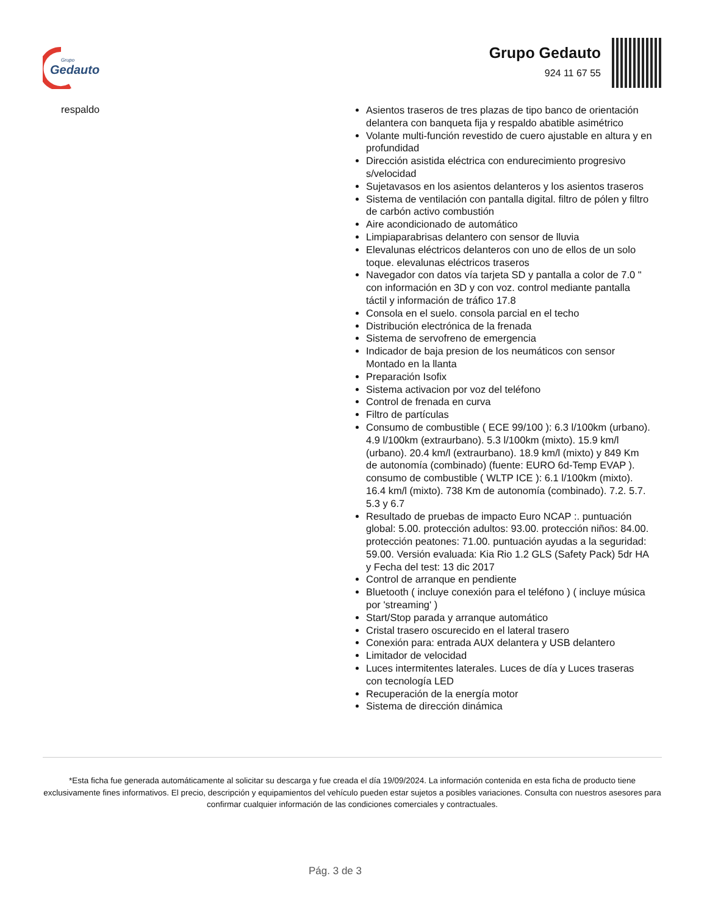Grupo
Gedauto
Grupo Gedauto
924 11 67 55
respaldo
Asientos traseros de tres plazas de tipo banco de orientación delantera con banqueta fija y respaldo abatible asimétrico
Volante multi-función revestido de cuero ajustable en altura y en profundidad
Dirección asistida eléctrica con endurecimiento progresivo s/velocidad
Sujetavasos en los asientos delanteros y los asientos traseros
Sistema de ventilación con pantalla digital. filtro de pólen y filtro de carbón activo combustión
Aire acondicionado de automático
Limpiaparabrisas delantero con sensor de lluvia
Elevalunas eléctricos delanteros con uno de ellos de un solo toque. elevalunas eléctricos traseros
Navegador con datos vía tarjeta SD y pantalla a color de 7.0 " con información en 3D y con voz. control mediante pantalla táctil y información de tráfico 17.8
Consola en el suelo. consola parcial en el techo
Distribución electrónica de la frenada
Sistema de servofreno de emergencia
Indicador de baja presion de los neumáticos con sensor Montado en la llanta
Preparación Isofix
Sistema activacion por voz del teléfono
Control de frenada en curva
Filtro de partículas
Consumo de combustible ( ECE 99/100 ): 6.3 l/100km (urbano). 4.9 l/100km (extraurbano). 5.3 l/100km (mixto). 15.9 km/l (urbano). 20.4 km/l (extraurbano). 18.9 km/l (mixto) y 849 Km de autonomía (combinado) (fuente: EURO 6d-Temp EVAP ). consumo de combustible ( WLTP ICE ): 6.1 l/100km (mixto). 16.4 km/l (mixto). 738 Km de autonomía (combinado). 7.2. 5.7. 5.3 y 6.7
Resultado de pruebas de impacto Euro NCAP :. puntuación global: 5.00. protección adultos: 93.00. protección niños: 84.00. protección peatones: 71.00. puntuación ayudas a la seguridad: 59.00. Versión evaluada: Kia Rio 1.2 GLS (Safety Pack) 5dr HA y Fecha del test: 13 dic 2017
Control de arranque en pendiente
Bluetooth ( incluye conexión para el teléfono ) ( incluye música por 'streaming' )
Start/Stop parada y arranque automático
Cristal trasero oscurecido en el lateral trasero
Conexión para: entrada AUX delantera y USB delantero
Limitador de velocidad
Luces intermitentes laterales. Luces de día y Luces traseras con tecnología LED
Recuperación de la energía motor
Sistema de dirección dinámica
*Esta ficha fue generada automáticamente al solicitar su descarga y fue creada el día 19/09/2024. La información contenida en esta ficha de producto tiene exclusivamente fines informativos. El precio, descripción y equipamientos del vehículo pueden estar sujetos a posibles variaciones. Consulta con nuestros asesores para confirmar cualquier información de las condiciones comerciales y contractuales.
Pág. 3 de 3